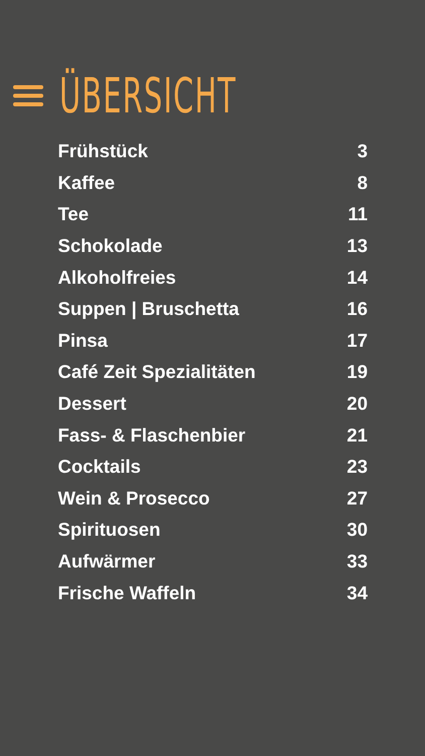ÜBERSICHT
| Frühstück | 3 |
| Kaffee | 8 |
| Tee | 11 |
| Schokolade | 13 |
| Alkoholfreies | 14 |
| Suppen / Bruschetta | 16 |
| Pinsa | 17 |
| Café Zeit Spezialitäten | 19 |
| Dessert | 20 |
| Fass- & Flaschenbier | 21 |
| Cocktails | 23 |
| Wein & Prosecco | 27 |
| Spirituosen | 30 |
| Aufwärmer | 33 |
| Frische Waffeln | 34 |